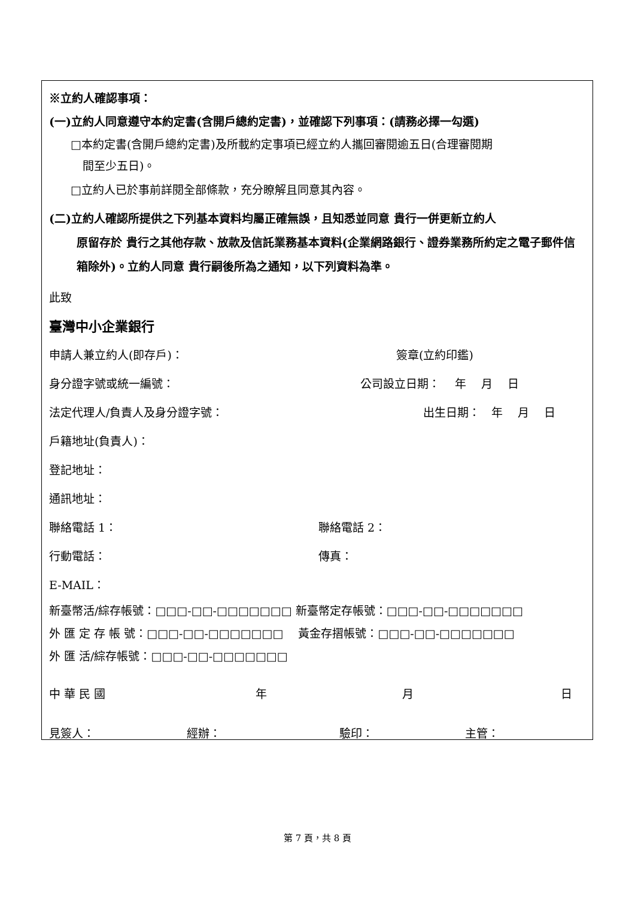※立約人確認事項：
(一)立約人同意遵守本約定書(含開戶總約定書)，並確認下列事項：(請務必擇一勾選)
□本約定書(含開戶總約定書)及所載約定事項已經立約人攜回審閱逾五日(合理審閱期
間至少五日)。
□立約人已於事前詳閱全部條款，充分瞭解且同意其內容。
(二)立約人確認所提供之下列基本資料均屬正確無誤，且知悉並同意 貴行一併更新立約人
原留存於 貴行之其他存款、放款及信託業務基本資料(企業網路銀行、證券業務所約定之電子郵件信箱除外)。立約人同意 貴行嗣後所為之通知，以下列資料為準。
此致
臺灣中小企業銀行
申請人兼立約人(即存戶)： 簽章(立約印鑑)
身分證字號或統一編號： 公司設立日期：　 年　 月　 日
法定代理人/負責人及身分證字號： 出生日期：　年　 月　 日
戶籍地址(負責人)：
登記地址：
通訊地址：
聯絡電話 1： 聯絡電話 2：
行動電話： 傳真：
E-MAIL：
新臺幣活/綜存帳號：□□□-□□-□□□□□□□ 新臺幣定存帳號：□□□-□□-□□□□□□□
外 匯 定 存 帳 號：□□□-□□-□□□□□□□　 黃金存摺帳號：□□□-□□-□□□□□□□
外 匯 活/綜存帳號：□□□-□□-□□□□□□□
中 華 民 國 年 月 日
見簽人： 經辦： 驗印： 主管：
第 7 頁，共 8 頁